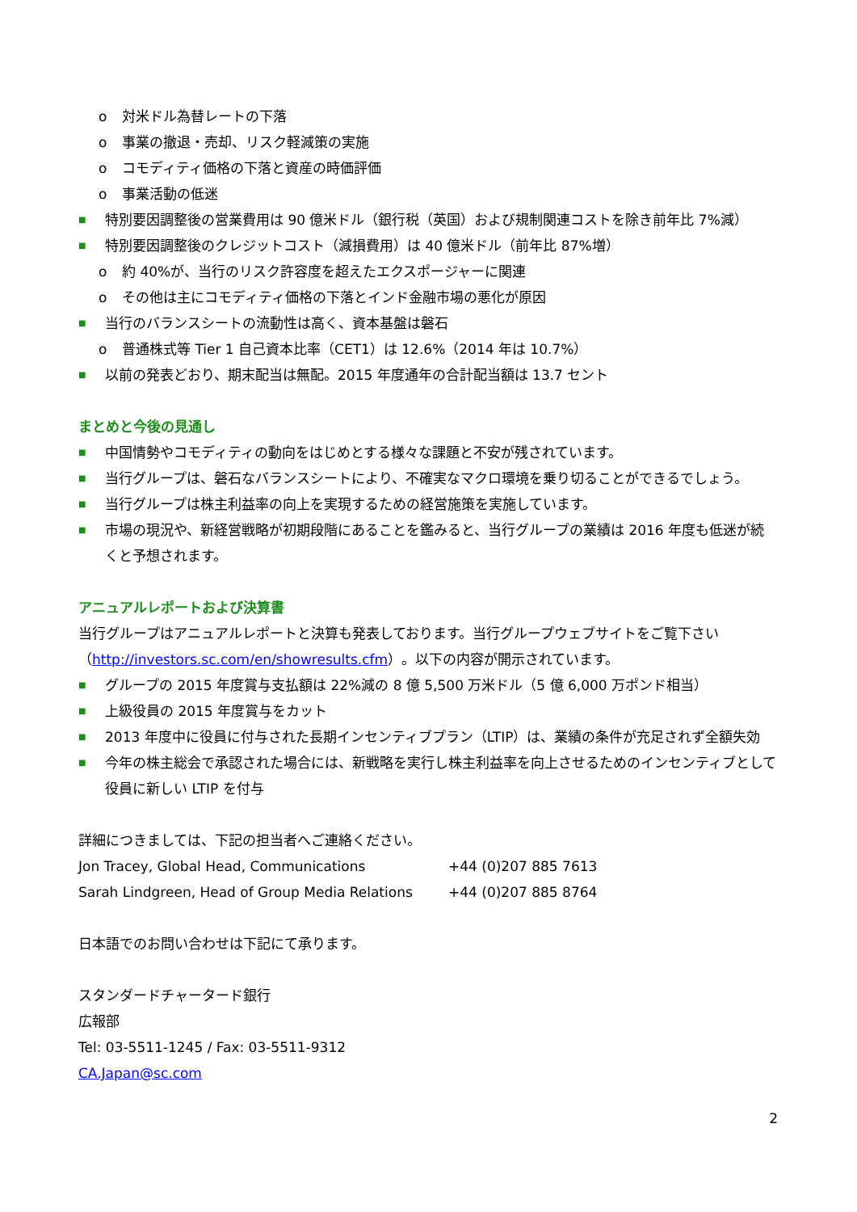o 対米ドル為替レートの下落
o 事業の撤退・売却、リスク軽減策の実施
o コモディティ価格の下落と資産の時価評価
o 事業活動の低迷
■ 特別要因調整後の営業費用は 90 億米ドル（銀行税（英国）および規制関連コストを除き前年比 7%減）
■ 特別要因調整後のクレジットコスト（減損費用）は 40 億米ドル（前年比 87%増）
o 約 40%が、当行のリスク許容度を超えたエクスポージャーに関連
o その他は主にコモディティ価格の下落とインド金融市場の悪化が原因
■ 当行のバランスシートの流動性は高く、資本基盤は磐石
o 普通株式等 Tier 1 自己資本比率（CET1）は 12.6%（2014 年は 10.7%）
■ 以前の発表どおり、期末配当は無配。2015 年度通年の合計配当額は 13.7 セント
まとめと今後の見通し
■ 中国情勢やコモディティの動向をはじめとする様々な課題と不安が残されています。
■ 当行グループは、磐石なバランスシートにより、不確実なマクロ環境を乗り切ることができるでしょう。
■ 当行グループは株主利益率の向上を実現するための経営施策を実施しています。
■ 市場の現況や、新経営戦略が初期段階にあることを鑑みると、当行グループの業績は 2016 年度も低迷が続くと予想されます。
アニュアルレポートおよび決算書
当行グループはアニュアルレポートと決算も発表しております。当行グループウェブサイトをご覧下さい（http://investors.sc.com/en/showresults.cfm）。以下の内容が開示されています。
■ グループの 2015 年度賞与支払額は 22%減の 8 億 5,500 万米ドル（5 億 6,000 万ポンド相当）
■ 上級役員の 2015 年度賞与をカット
■ 2013 年度中に役員に付与された長期インセンティブプラン（LTIP）は、業績の条件が充足されず全額失効
■ 今年の株主総会で承認された場合には、新戦略を実行し株主利益率を向上させるためのインセンティブとして役員に新しい LTIP を付与
詳細につきましては、下記の担当者へご連絡ください。
Jon Tracey, Global Head, Communications +44 (0)207 885 7613
Sarah Lindgreen, Head of Group Media Relations +44 (0)207 885 8764
日本語でのお問い合わせは下記にて承ります。
スタンダードチャータード銀行
広報部
Tel: 03-5511-1245 / Fax: 03-5511-9312
CA.Japan@sc.com
2